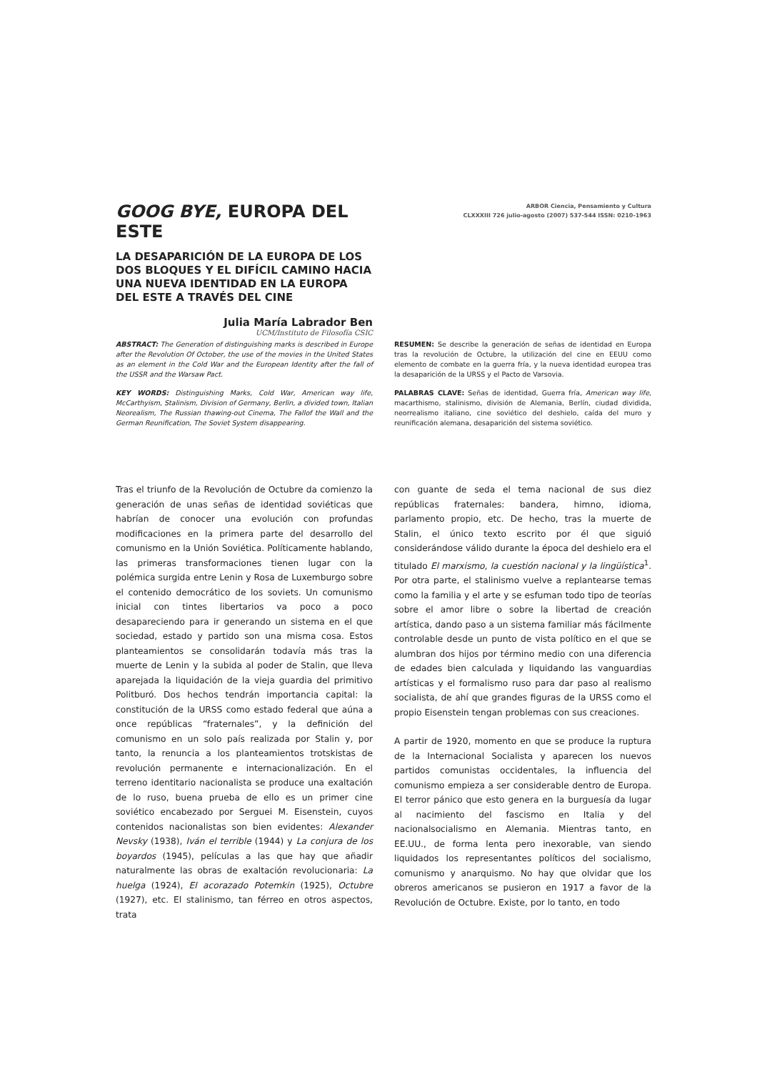GOOG BYE, EUROPA DEL ESTE
LA DESAPARICIÓN DE LA EUROPA DE LOS DOS BLOQUES Y EL DIFÍCIL CAMINO HACIA UNA NUEVA IDENTIDAD EN LA EUROPA DEL ESTE A TRAVÉS DEL CINE
Julia María Labrador Ben
UCM/Instituto de Filosofía CSIC
ARBOR Ciencia, Pensamiento y Cultura
CLXXXIII 726 julio-agosto (2007) 537-544 ISSN: 0210-1963
ABSTRACT: The Generation of distinguishing marks is described in Europe after the Revolution Of October, the use of the movies in the United States as an element in the Cold War and the European Identity after the fall of the USSR and the Warsaw Pact.
KEY WORDS: Distinguishing Marks, Cold War, American way life, McCarthyism, Stalinism, Division of Germany, Berlin, a divided town, Italian Neorealism, The Russian thawing-out Cinema, The Fallof the Wall and the German Reunification, The Soviet System disappearing.
RESUMEN: Se describe la generación de señas de identidad en Europa tras la revolución de Octubre, la utilización del cine en EEUU como elemento de combate en la guerra fría, y la nueva identidad europea tras la desaparición de la URSS y el Pacto de Varsovia.
PALABRAS CLAVE: Señas de identidad, Guerra fría, American way life, macarthismo, stalinismo, división de Alemania, Berlín, ciudad dividida, neorrealismo italiano, cine soviético del deshielo, caída del muro y reunificación alemana, desaparición del sistema soviético.
Tras el triunfo de la Revolución de Octubre da comienzo la generación de unas señas de identidad soviéticas que habrían de conocer una evolución con profundas modificaciones en la primera parte del desarrollo del comunismo en la Unión Soviética. Políticamente hablando, las primeras transformaciones tienen lugar con la polémica surgida entre Lenin y Rosa de Luxemburgo sobre el contenido democrático de los soviets. Un comunismo inicial con tintes libertarios va poco a poco desapareciendo para ir generando un sistema en el que sociedad, estado y partido son una misma cosa. Estos planteamientos se consolidarán todavía más tras la muerte de Lenin y la subida al poder de Stalin, que lleva aparejada la liquidación de la vieja guardia del primitivo Politburó. Dos hechos tendrán importancia capital: la constitución de la URSS como estado federal que aúna a once repúblicas “fraternales”, y la definición del comunismo en un solo país realizada por Stalin y, por tanto, la renuncia a los planteamientos trotskistas de revolución permanente e internacionalización. En el terreno identitario nacionalista se produce una exaltación de lo ruso, buena prueba de ello es un primer cine soviético encabezado por Serguei M. Eisenstein, cuyos contenidos nacionalistas son bien evidentes: Alexander Nevsky (1938), Iván el terrible (1944) y La conjura de los boyardos (1945), películas a las que hay que añadir naturalmente las obras de exaltación revolucionaria: La huelga (1924), El acorazado Potemkin (1925), Octubre (1927), etc. El stalinismo, tan férreo en otros aspectos, trata
con guante de seda el tema nacional de sus diez repúblicas fraternales: bandera, himno, idioma, parlamento propio, etc. De hecho, tras la muerte de Stalin, el único texto escrito por él que siguió considerándose válido durante la época del deshielo era el titulado El marxismo, la cuestión nacional y la lingüística<sup>1</sup>. Por otra parte, el stalinismo vuelve a replantearse temas como la familia y el arte y se esfuman todo tipo de teorías sobre el amor libre o sobre la libertad de creación artística, dando paso a un sistema familiar más fácilmente controlable desde un punto de vista político en el que se alumbran dos hijos por término medio con una diferencia de edades bien calculada y liquidando las vanguardias artísticas y el formalismo ruso para dar paso al realismo socialista, de ahí que grandes figuras de la URSS como el propio Eisenstein tengan problemas con sus creaciones.
A partir de 1920, momento en que se produce la ruptura de la Internacional Socialista y aparecen los nuevos partidos comunistas occidentales, la influencia del comunismo empieza a ser considerable dentro de Europa. El terror pánico que esto genera en la burguesía da lugar al nacimiento del fascismo en Italia y del nacionalsocialismo en Alemania. Mientras tanto, en EE.UU., de forma lenta pero inexorable, van siendo liquidados los representantes políticos del socialismo, comunismo y anarquismo. No hay que olvidar que los obreros americanos se pusieron en 1917 a favor de la Revolución de Octubre. Existe, por lo tanto, en todo